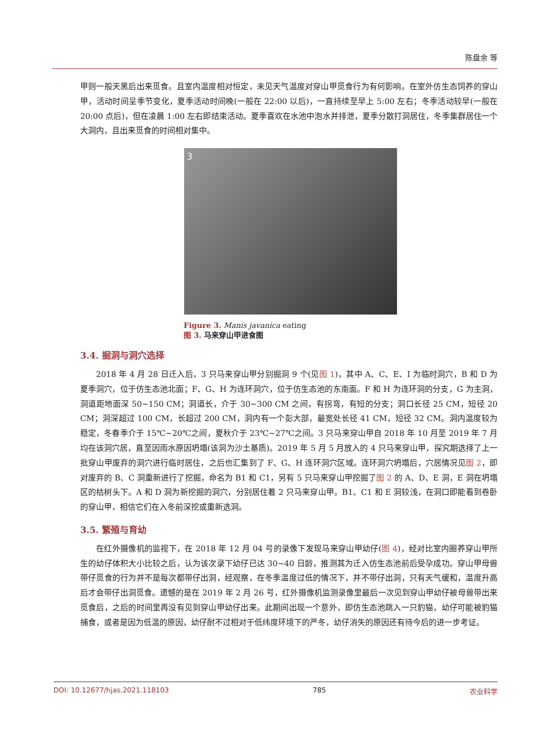陈盘余 等
甲则一般天黑后出来觅食。且室内温度相对恒定，未见天气温度对穿山甲觅食行为有何影响。在室外仿生态饲养的穿山甲，活动时间呈季节变化，夏季活动时间晚(一般在 22:00 以后)，一直持续至早上 5:00 左右；冬季活动较早(一般在 20:00 点后)，但在凌晨 1:00 左右即结束活动。夏季喜欢在水池中泡水并排泄，夏季分散打洞居住，冬季集群居住一个大洞内，且出来觅食的时间相对集中。
3
Figure 3. Manis javanica eating
图 3. 马来穿山甲进食图
3.4. 掘洞与洞穴选择
2018 年 4 月 28 日迁入后，3 只马来穿山甲分别掘洞 9 个(见图 1)，其中 A、C、E、I 为临时洞穴，B 和 D 为夏季洞穴，位于仿生态池北面；F、G、H 为连环洞穴，位于仿生态池的东南面。F 和 H 为连环洞的分支，G 为主洞，洞道距地面深 50~150 CM；洞道长，介于 30~300 CM 之间，有拐弯，有短的分支；洞口长径 25 CM，短径 20 CM；洞深超过 100 CM，长超过 200 CM，洞内有一个彭大部，最宽处长径 41 CM，短径 32 CM。洞内温度较为稳定，冬春季介于 15℃~20℃之间，夏秋介于 23℃~27℃之间。3 只马来穿山甲自 2018 年 10 月至 2019 年 7 月均在该洞穴居，直至因雨水原因坍塌(该洞为沙土基质)。2019 年 5 月 5 月放入的 4 只马来穿山甲，探究期选择了上一批穿山甲废弃的洞穴进行临时居住，之后也汇集到了 F、G、H 连环洞穴区域。连环洞穴坍塌后，穴居情况见图 2，即对废弃的 B、C 洞重新进行了挖掘，命名为 B1 和 C1，另有 5 只马来穿山甲挖掘了图 2 的 A、D、E 洞，E 洞在坍塌区的枯树头下。A 和 D 洞为新挖掘的洞穴，分别居住着 2 只马来穿山甲。B1、C1 和 E 洞较浅，在洞口即能看到卷卧的穿山甲，相信它们在入冬前深挖或重新选洞。
3.5. 繁殖与育幼
在红外摄像机的监视下，在 2018 年 12 月 04 号的录像下发现马来穿山甲幼仔(图 4)，经对比室内圈养穿山甲所生的幼仔体积大小比较之后，认为该次录下幼仔已达 30~40 日龄，推测其为迁入仿生态池前后受孕成功。穿山甲母兽带仔觅食的行为并不是每次都带仔出洞，经观察，在冬季温度过低的情况下，并不带仔出洞，只有天气缓和，温度升高后才会带仔出洞觅食。遗憾的是在 2019 年 2 月 26 号，红外摄像机监测录像里最后一次见到穿山甲幼仔被母兽带出来觅食后，之后的时间里再没有见到穿山甲幼仔出来。此期间出现一个意外，即仿生态池跳入一只豹猫，幼仔可能被豹猫捕食，或者是因为低温的原因，幼仔耐不过相对于低纬度环境下的严冬，幼仔消失的原因还有待今后的进一步考证。
DOI: 10.12677/hjas.2021.118103 785 农业科学